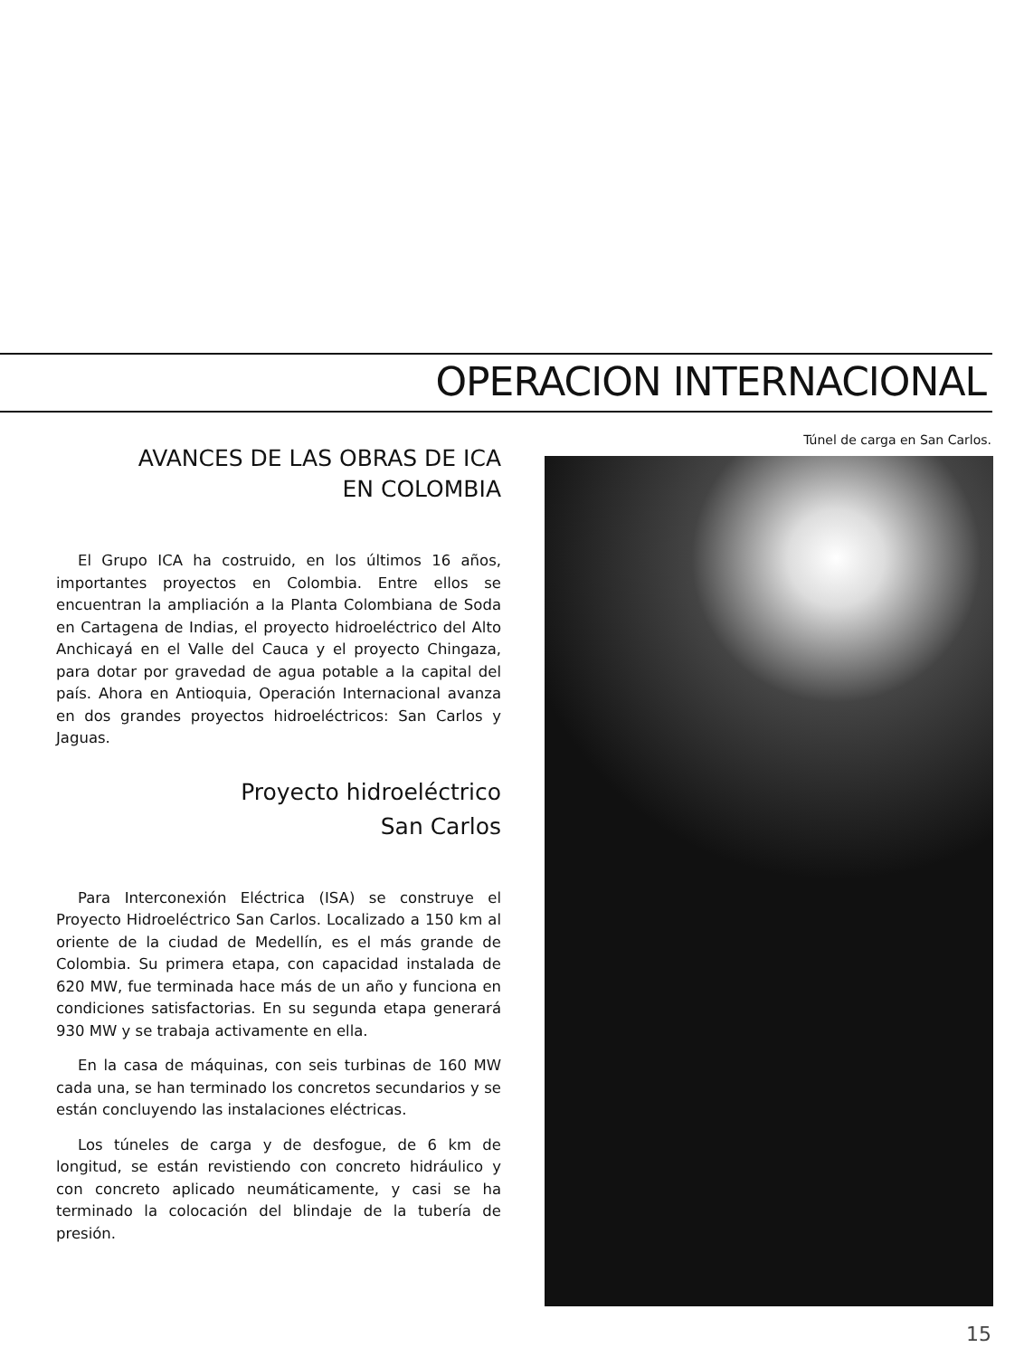OPERACION INTERNACIONAL
AVANCES DE LAS OBRAS DE ICA
EN COLOMBIA
El Grupo ICA ha costruido, en los últimos 16 años, importantes proyectos en Colombia. Entre ellos se encuentran la ampliación a la Planta Colombiana de Soda en Cartagena de Indias, el proyecto hidroeléctrico del Alto Anchicayá en el Valle del Cauca y el proyecto Chingaza, para dotar por gravedad de agua potable a la capital del país. Ahora en Antioquia, Operación Internacional avanza en dos grandes proyectos hidroeléctricos: San Carlos y Jaguas.
Proyecto hidroeléctrico
San Carlos
Para Interconexión Eléctrica (ISA) se construye el Proyecto Hidroeléctrico San Carlos. Localizado a 150 km al oriente de la ciudad de Medellín, es el más grande de Colombia. Su primera etapa, con capacidad instalada de 620 MW, fue terminada hace más de un año y funciona en condiciones satisfactorias. En su segunda etapa generará 930 MW y se trabaja activamente en ella.
En la casa de máquinas, con seis turbinas de 160 MW cada una, se han terminado los concretos secundarios y se están concluyendo las instalaciones eléctricas.
Los túneles de carga y de desfogue, de 6 km de longitud, se están revistiendo con concreto hidráulico y con concreto aplicado neumáticamente, y casi se ha terminado la colocación del blindaje de la tubería de presión.
Túnel de carga en San Carlos.
15